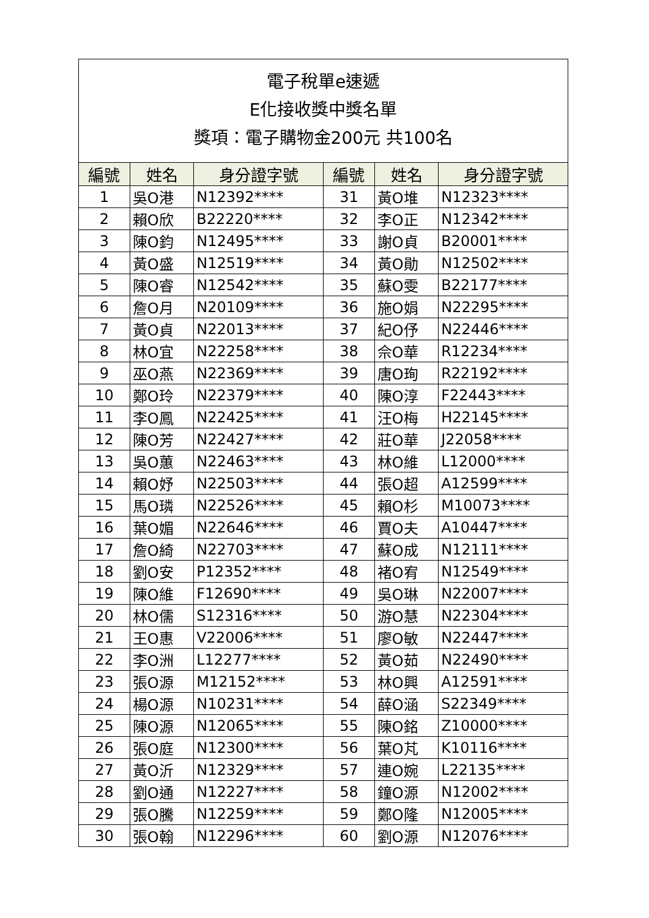| 電子稅單e速遞 E化接收獎中獎名單 獎項：電子購物金200元 共100名 | | | | | |
| 編號 | 姓名 | 身分證字號 | 編號 | 姓名 | 身分證字號 |
| 1 | 吳O港 | N12392**** | 31 | 黃O堆 | N12323**** |
| 2 | 賴O欣 | B22220**** | 32 | 李O正 | N12342**** |
| 3 | 陳O鈞 | N12495**** | 33 | 謝O貞 | B20001**** |
| 4 | 黃O盛 | N12519**** | 34 | 黃O勛 | N12502**** |
| 5 | 陳O睿 | N12542**** | 35 | 蘇O雯 | B22177**** |
| 6 | 詹O月 | N20109**** | 36 | 施O娟 | N22295**** |
| 7 | 黃O貞 | N22013**** | 37 | 紀O伃 | N22446**** |
| 8 | 林O宜 | N22258**** | 38 | 佘O華 | R12234**** |
| 9 | 巫O燕 | N22369**** | 39 | 唐O珣 | R22192**** |
| 10 | 鄭O玲 | N22379**** | 40 | 陳O淳 | F22443**** |
| 11 | 李O鳳 | N22425**** | 41 | 汪O梅 | H22145**** |
| 12 | 陳O芳 | N22427**** | 42 | 莊O華 | J22058**** |
| 13 | 吳O蕙 | N22463**** | 43 | 林O維 | L12000**** |
| 14 | 賴O妤 | N22503**** | 44 | 張O超 | A12599**** |
| 15 | 馬O璘 | N22526**** | 45 | 賴O杉 | M10073**** |
| 16 | 葉O媚 | N22646**** | 46 | 賈O夫 | A10447**** |
| 17 | 詹O綺 | N22703**** | 47 | 蘇O成 | N12111**** |
| 18 | 劉O安 | P12352**** | 48 | 褚O宥 | N12549**** |
| 19 | 陳O維 | F12690**** | 49 | 吳O琳 | N22007**** |
| 20 | 林O儒 | S12316**** | 50 | 游O慧 | N22304**** |
| 21 | 王O惠 | V22006**** | 51 | 廖O敏 | N22447**** |
| 22 | 李O洲 | L12277**** | 52 | 黃O茹 | N22490**** |
| 23 | 張O源 | M12152**** | 53 | 林O興 | A12591**** |
| 24 | 楊O源 | N10231**** | 54 | 薛O涵 | S22349**** |
| 25 | 陳O源 | N12065**** | 55 | 陳O銘 | Z10000**** |
| 26 | 張O庭 | N12300**** | 56 | 葉O芃 | K10116**** |
| 27 | 黃O沂 | N12329**** | 57 | 連O婉 | L22135**** |
| 28 | 劉O通 | N12227**** | 58 | 鐘O源 | N12002**** |
| 29 | 張O騰 | N12259**** | 59 | 鄭O隆 | N12005**** |
| 30 | 張O翰 | N12296**** | 60 | 劉O源 | N12076**** |